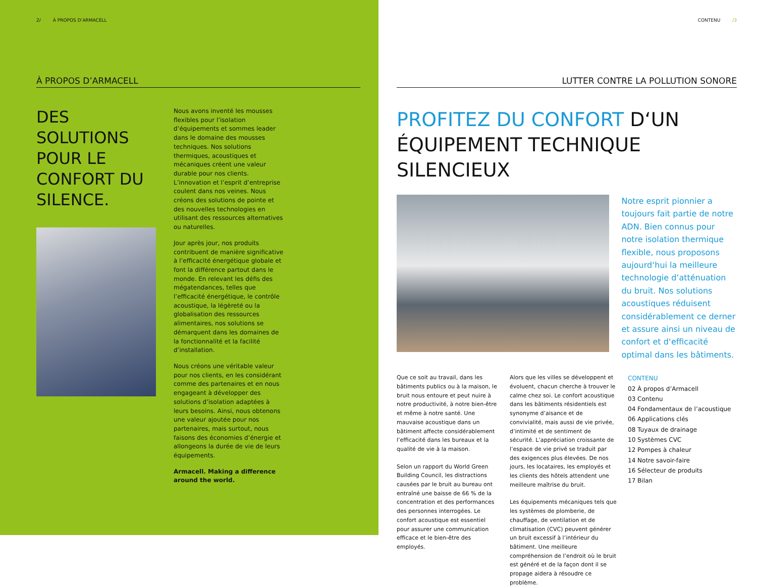2/ À PROPOS D’ARMACELL
À PROPOS D’ARMACELL
DES SOLUTIONS POUR LE CONFORT DU SILENCE.
Nous avons inventé les mousses flexibles pour l’isolation d’équipements et sommes leader dans le domaine des mousses techniques. Nos solutions thermiques, acoustiques et mécaniques créent une valeur durable pour nos clients. L’innovation et l’esprit d’entreprise coulent dans nos veines. Nous créons des solutions de pointe et des nouvelles technologies en utilisant des ressources alternatives ou naturelles.
Jour après jour, nos produits contribuent de manière significative à l’efficacité énergétique globale et font la différence partout dans le monde. En relevant les défis des mégatendances, telles que l’efficacité énergétique, le contrôle acoustique, la légèreté ou la globalisation des ressources alimentaires, nos solutions se démarquent dans les domaines de la fonctionnalité et la facilité d’installation.
Nous créons une véritable valeur pour nos clients, en les considérant comme des partenaires et en nous engageant à développer des solutions d’isolation adaptées à leurs besoins. Ainsi, nous obtenons une valeur ajoutée pour nos partenaires, mais surtout, nous faisons des économies d’énergie et allongeons la durée de vie de leurs équipements.
Armacell. Making a difference around the world.
CONTENU /3
LUTTER CONTRE LA POLLUTION SONORE
PROFITEZ DU CONFORT D‘UN ÉQUIPEMENT TECHNIQUE SILENCIEUX
Notre esprit pionnier a toujours fait partie de notre ADN. Bien connus pour notre isolation thermique flexible, nous proposons aujourd‘hui la meilleure technologie d‘atténuation du bruit. Nos solutions acoustiques réduisent considérablement ce derner et assure ainsi un niveau de confort et d‘efficacité optimal dans les bâtiments.
Que ce soit au travail, dans les bâtiments publics ou à la maison, le bruit nous entoure et peut nuire à notre productivité, à notre bien-être et même à notre santé. Une mauvaise acoustique dans un bâtiment affecte considérablement l’efficacité dans les bureaux et la qualité de vie à la maison.
Selon un rapport du World Green Building Council, les distractions causées par le bruit au bureau ont entraîné une baisse de 66 % de la concentration et des performances des personnes interrogées. Le confort acoustique est essentiel pour assurer une communication efficace et le bien-être des employés.
Alors que les villes se développent et évoluent, chacun cherche à trouver le calme chez soi. Le confort acoustique dans les bâtiments résidentiels est synonyme d’aisance et de convivialité, mais aussi de vie privée, d’intimité et de sentiment de sécurité. L’appréciation croissante de l’espace de vie privé se traduit par des exigences plus élevées. De nos jours, les locataires, les employés et les clients des hôtels attendent une meilleure maîtrise du bruit.
Les équipements mécaniques tels que les systèmes de plomberie, de chauffage, de ventilation et de climatisation (CVC) peuvent générer un bruit excessif à l’intérieur du bâtiment. Une meilleure compréhension de l’endroit où le bruit est généré et de la façon dont il se propage aidera à résoudre ce problème.
CONTENU
02 À propos d’Armacell
03 Contenu
04 Fondamentaux de l’acoustique
06 Applications clés
08 Tuyaux de drainage
10 Systèmes CVC
12 Pompes à chaleur
14 Notre savoir-faire
16 Sélecteur de produits
17 Bilan